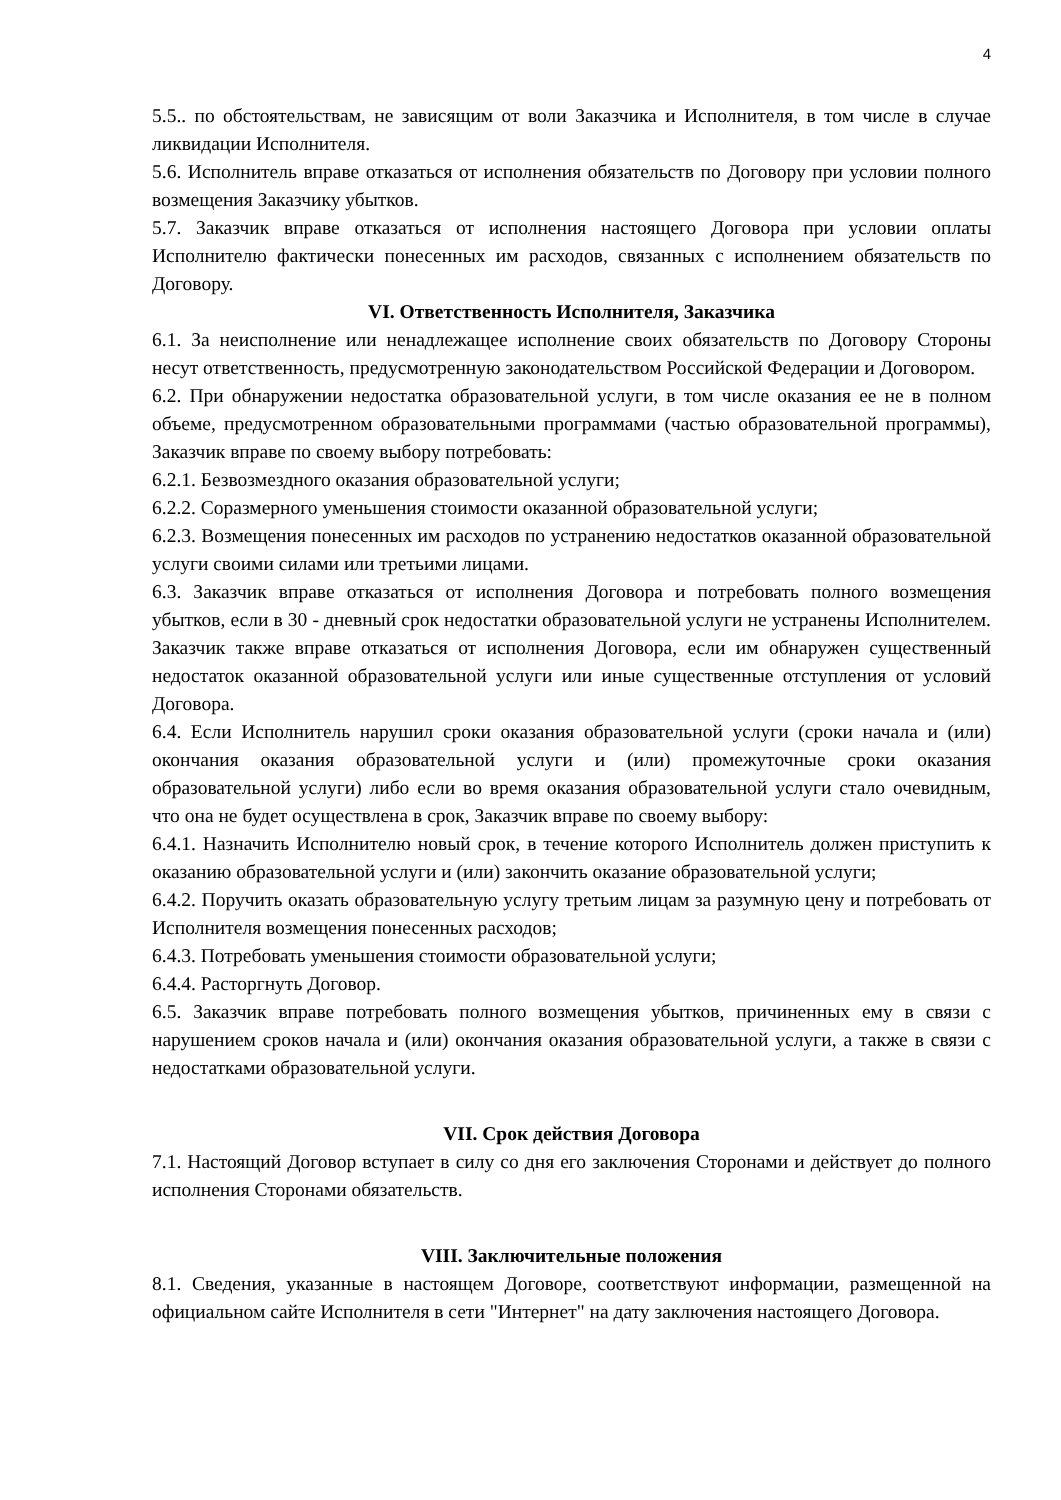4
5.5.. по обстоятельствам, не зависящим от воли Заказчика и Исполнителя, в том числе в случае ликвидации Исполнителя.
5.6. Исполнитель вправе отказаться от исполнения обязательств по Договору при условии полного возмещения Заказчику убытков.
5.7. Заказчик вправе отказаться от исполнения настоящего Договора при условии оплаты Исполнителю фактически понесенных им расходов, связанных с исполнением обязательств по Договору.
VI. Ответственность Исполнителя, Заказчика
6.1. За неисполнение или ненадлежащее исполнение своих обязательств по Договору Стороны несут ответственность, предусмотренную законодательством Российской Федерации и Договором.
6.2. При обнаружении недостатка образовательной услуги, в том числе оказания ее не в полном объеме, предусмотренном образовательными программами (частью образовательной программы), Заказчик вправе по своему выбору потребовать:
6.2.1. Безвозмездного оказания образовательной услуги;
6.2.2. Соразмерного уменьшения стоимости оказанной образовательной услуги;
6.2.3. Возмещения понесенных им расходов по устранению недостатков оказанной образовательной услуги своими силами или третьими лицами.
6.3. Заказчик вправе отказаться от исполнения Договора и потребовать полного возмещения убытков, если в 30 - дневный срок недостатки образовательной услуги не устранены Исполнителем. Заказчик также вправе отказаться от исполнения Договора, если им обнаружен существенный недостаток оказанной образовательной услуги или иные существенные отступления от условий Договора.
6.4. Если Исполнитель нарушил сроки оказания образовательной услуги (сроки начала и (или) окончания оказания образовательной услуги и (или) промежуточные сроки оказания образовательной услуги) либо если во время оказания образовательной услуги стало очевидным, что она не будет осуществлена в срок, Заказчик вправе по своему выбору:
6.4.1. Назначить Исполнителю новый срок, в течение которого Исполнитель должен приступить к оказанию образовательной услуги и (или) закончить оказание образовательной услуги;
6.4.2. Поручить оказать образовательную услугу третьим лицам за разумную цену и потребовать от Исполнителя возмещения понесенных расходов;
6.4.3. Потребовать уменьшения стоимости образовательной услуги;
6.4.4. Расторгнуть Договор.
6.5. Заказчик вправе потребовать полного возмещения убытков, причиненных ему в связи с нарушением сроков начала и (или) окончания оказания образовательной услуги, а также в связи с недостатками образовательной услуги.
VII. Срок действия Договора
7.1. Настоящий Договор вступает в силу со дня его заключения Сторонами и действует до полного исполнения Сторонами обязательств.
VIII. Заключительные положения
8.1. Сведения, указанные в настоящем Договоре, соответствуют информации, размещенной на официальном сайте Исполнителя в сети "Интернет" на дату заключения настоящего Договора.